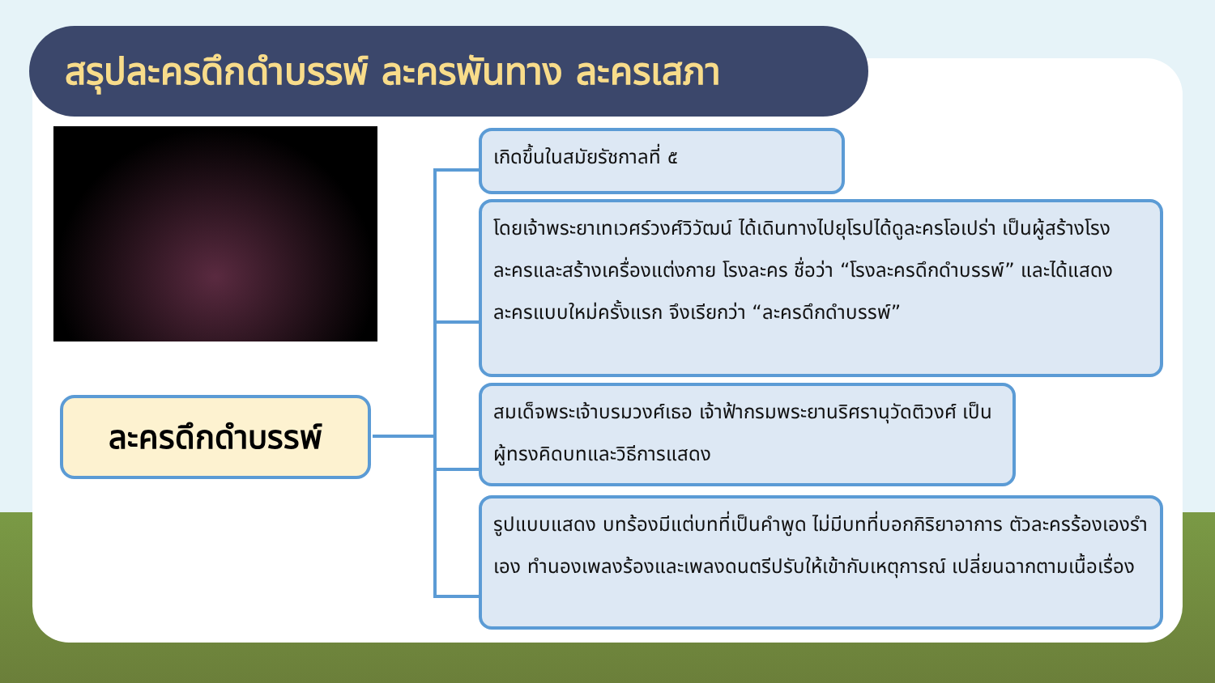สรุปละครดึกดำบรรพ์ ละครพันทาง ละครเสภา
ละครดึกดำบรรพ์
เกิดขึ้นในสมัยรัชกาลที่ ๕
โดยเจ้าพระยาเทเวศร์วงศ์วิวัฒน์ ได้เดินทางไปยุโรปได้ดูละครโอเปร่า เป็นผู้สร้างโรงละครและสร้างเครื่องแต่งกาย โรงละคร ชื่อว่า “โรงละครดึกดำบรรพ์” และได้แสดงละครแบบใหม่ครั้งแรก จึงเรียกว่า “ละครดึกดำบรรพ์”
สมเด็จพระเจ้าบรมวงศ์เธอ เจ้าฟ้ากรมพระยานริศรานุวัดติวงศ์ เป็นผู้ทรงคิดบทและวิธีการแสดง
รูปแบบแสดง บทร้องมีแต่บทที่เป็นคำพูด ไม่มีบทที่บอกกิริยาอาการ ตัวละครร้องเองรำเอง ทำนองเพลงร้องและเพลงดนตรีปรับให้เข้ากับเหตุการณ์ เปลี่ยนฉากตามเนื้อเรื่อง